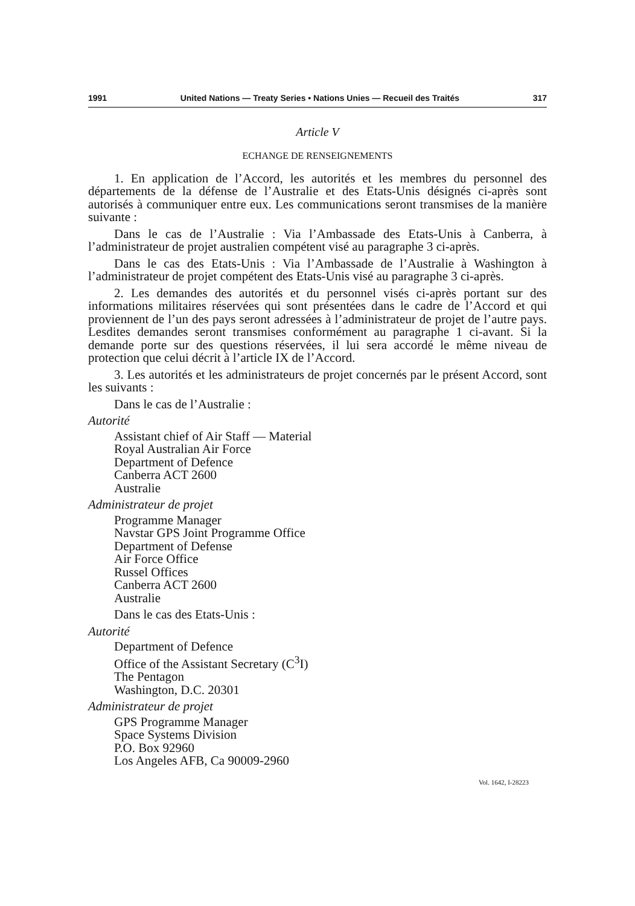1991 United Nations — Treaty Series • Nations Unies — Recueil des Traités 317
Article V
ECHANGE DE RENSEIGNEMENTS
1. En application de l’Accord, les autorités et les membres du personnel des départements de la défense de l’Australie et des Etats-Unis désignés ci-après sont autorisés à communiquer entre eux. Les communications seront transmises de la manière suivante :
Dans le cas de l’Australie : Via l’Ambassade des Etats-Unis à Canberra, à l’administrateur de projet australien compétent visé au paragraphe 3 ci-après.
Dans le cas des Etats-Unis : Via l’Ambassade de l’Australie à Washington à l’administrateur de projet compétent des Etats-Unis visé au paragraphe 3 ci-après.
2. Les demandes des autorités et du personnel visés ci-après portant sur des informations militaires réservées qui sont présentées dans le cadre de l’Accord et qui proviennent de l’un des pays seront adressées à l’administrateur de projet de l’autre pays. Lesdites demandes seront transmises conformément au paragraphe 1 ci-avant. Si la demande porte sur des questions réservées, il lui sera accordé le même niveau de protection que celui décrit à l’article IX de l’Accord.
3. Les autorités et les administrateurs de projet concernés par le présent Accord, sont les suivants :
Dans le cas de l’Australie :
Autorité
Assistant chief of Air Staff — Material
Royal Australian Air Force
Department of Defence
Canberra ACT 2600
Australie
Administrateur de projet
Programme Manager
Navstar GPS Joint Programme Office
Department of Defense
Air Force Office
Russel Offices
Canberra ACT 2600
Australie
Dans le cas des Etats-Unis :
Autorité
Department of Defence
Office of the Assistant Secretary (C<sup>3</sup>I)
The Pentagon
Washington, D.C. 20301
Administrateur de projet
GPS Programme Manager
Space Systems Division
P.O. Box 92960
Los Angeles AFB, Ca 90009-2960
Vol. 1642, I-28223